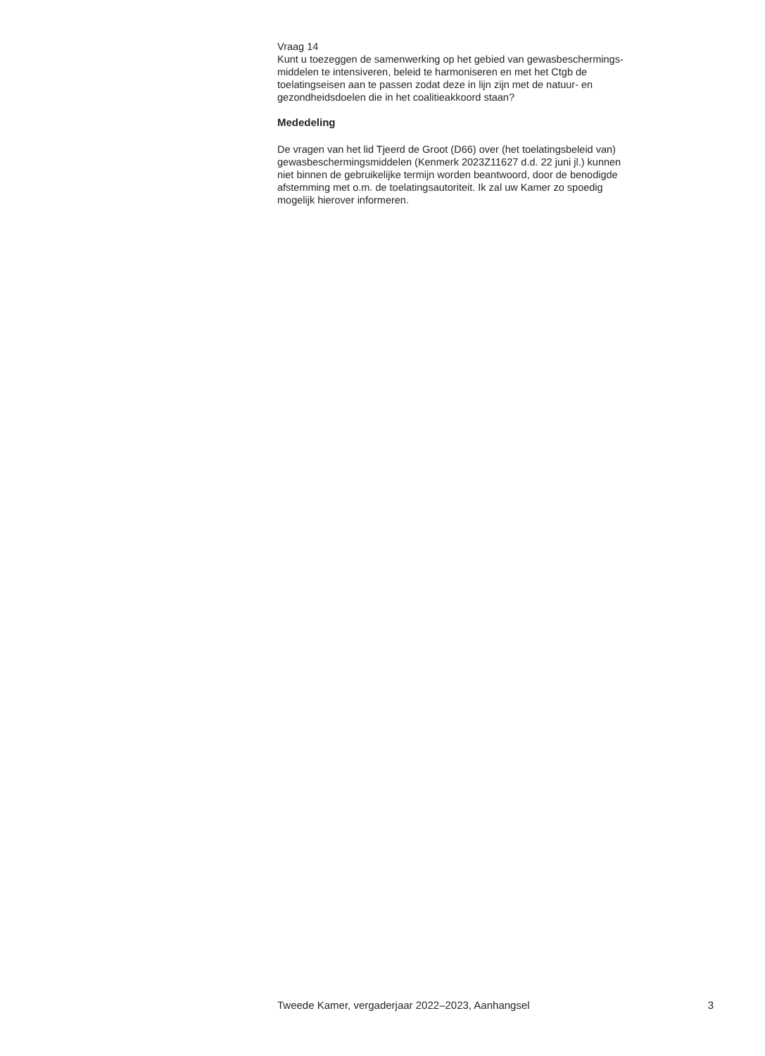Vraag 14
Kunt u toezeggen de samenwerking op het gebied van gewasbeschermings-
middelen te intensiveren, beleid te harmoniseren en met het Ctgb de
toelatingseisen aan te passen zodat deze in lijn zijn met de natuur- en
gezondheidsdoelen die in het coalitieakkoord staan?
Mededeling
De vragen van het lid Tjeerd de Groot (D66) over (het toelatingsbeleid van)
gewasbeschermingsmiddelen (Kenmerk 2023Z11627 d.d. 22 juni jl.) kunnen
niet binnen de gebruikelijke termijn worden beantwoord, door de benodigde
afstemming met o.m. de toelatingsautoriteit. Ik zal uw Kamer zo spoedig
mogelijk hierover informeren.
Tweede Kamer, vergaderjaar 2022–2023, Aanhangsel 3